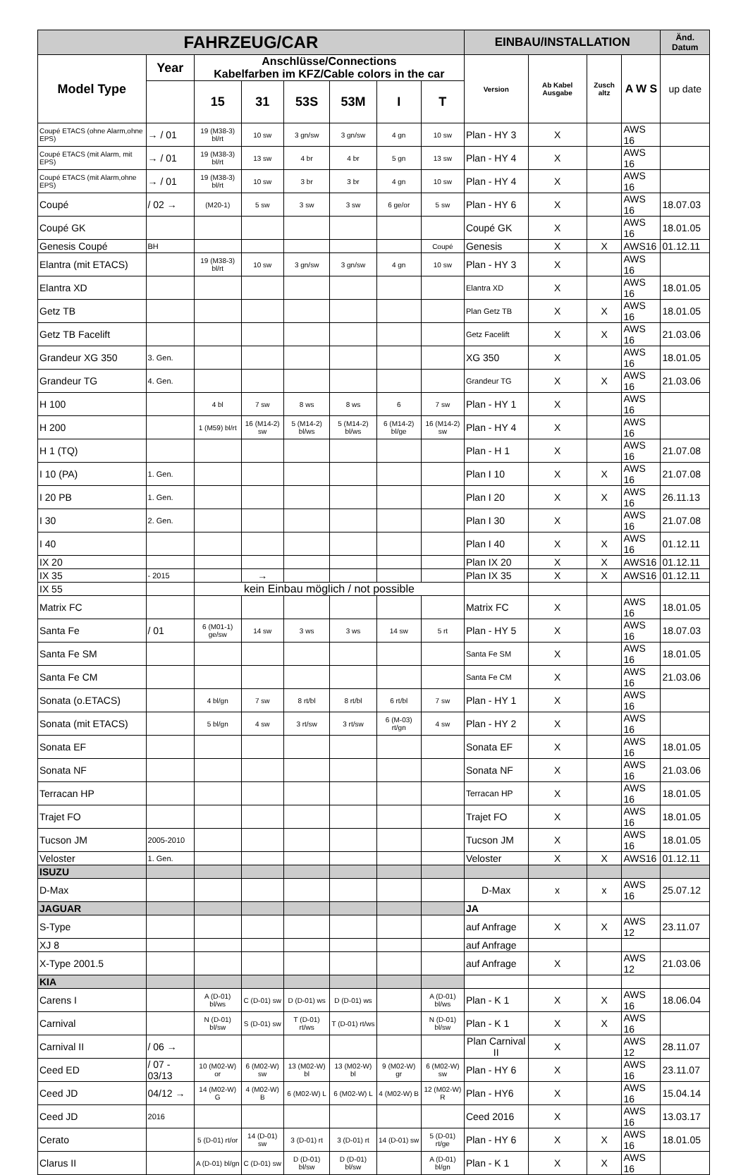| FAHRZEUG/CAR | | | | | | | | EINBAU/INSTALLATION | | | | Änd. Datum |
| --- | --- | --- | --- | --- | --- | --- | --- | --- | --- | --- | --- | --- |
| Model Type | Year | Anschlüsse/Connections Kabelfarben im KFZ/Cable colors in the car | | | | | | Version | Ab Kabel Ausgabe | Zusch altz | A W S | up date |
| | | 15 | 31 | 53S | 53M | I | T | | | | | |
| Coupé ETACS (ohne Alarm,ohne EPS) | → / 01 | 19 (M38-3) bl/rt | 10 sw | 3 gn/sw | 3 gn/sw | 4 gn | 10 sw | Plan - HY 3 | X | | AWS 16 | |
| Coupé ETACS (mit Alarm, mit EPS) | → / 01 | 19 (M38-3) bl/rt | 13 sw | 4 br | 4 br | 5 gn | 13 sw | Plan - HY 4 | X | | AWS 16 | |
| Coupé ETACS (mit Alarm,ohne EPS) | → / 01 | 19 (M38-3) bl/rt | 10 sw | 3 br | 3 br | 4 gn | 10 sw | Plan - HY 4 | X | | AWS 16 | |
| Coupé | / 02 → | (M20-1) | 5 sw | 3 sw | 3 sw | 6 ge/or | 5 sw | Plan - HY 6 | X | | AWS 16 | 18.07.03 |
| Coupé GK | | | | | | | | Coupé GK | X | | AWS 16 | 18.01.05 |
| Genesis Coupé | BH | | | | | | Coupé | Genesis | X | X | AWS16 | 01.12.11 |
| Elantra (mit ETACS) | | 19 (M38-3) bl/rt | 10 sw | 3 gn/sw | 3 gn/sw | 4 gn | 10 sw | Plan - HY 3 | X | | AWS 16 | |
| Elantra XD | | | | | | | | Elantra XD | X | | AWS 16 | 18.01.05 |
| Getz TB | | | | | | | | Plan Getz TB | X | X | AWS 16 | 18.01.05 |
| Getz TB Facelift | | | | | | | | Getz Facelift | X | X | AWS 16 | 21.03.06 |
| Grandeur XG 350 | 3. Gen. | | | | | | | XG 350 | X | | AWS 16 | 18.01.05 |
| Grandeur TG | 4. Gen. | | | | | | | Grandeur TG | X | X | AWS 16 | 21.03.06 |
| H 100 | | 4 bl | 7 sw | 8 ws | 8 ws | 6 | 7 sw | Plan - HY 1 | X | | AWS 16 | |
| H 200 | | 1 (M59) bl/rt | 16 (M14-2) sw | 5 (M14-2) bl/ws | 5 (M14-2) bl/ws | 6 (M14-2) bl/ge | 16 (M14-2) sw | Plan - HY 4 | X | | AWS 16 | |
| H 1 (TQ) | | | | | | | | Plan - H 1 | X | | AWS 16 | 21.07.08 |
| I 10 (PA) | 1. Gen. | | | | | | | Plan I 10 | X | X | AWS 16 | 21.07.08 |
| I 20 PB | 1. Gen. | | | | | | | Plan I 20 | X | X | AWS 16 | 26.11.13 |
| I 30 | 2. Gen. | | | | | | | Plan I 30 | X | | AWS 16 | 21.07.08 |
| I 40 | | | | | | | | Plan I 40 | X | X | AWS 16 | 01.12.11 |
| IX 20 | | | | | | | | Plan IX 20 | X | X | AWS16 | 01.12.11 |
| IX 35 | - 2015 | | → | | | | | Plan IX 35 | X | X | AWS16 | 01.12.11 |
| IX 55 | | kein Einbau möglich / not possible | | | | | | | | | | |
| Matrix FC | | | | | | | | Matrix FC | X | | AWS 16 | 18.01.05 |
| Santa Fe | / 01 | 6 (M01-1) ge/sw | 14 sw | 3 ws | 3 ws | 14 sw | 5 rt | Plan - HY 5 | X | | AWS 16 | 18.07.03 |
| Santa Fe SM | | | | | | | | Santa Fe SM | X | | AWS 16 | 18.01.05 |
| Santa Fe CM | | | | | | | | Santa Fe CM | X | | AWS 16 | 21.03.06 |
| Sonata (o.ETACS) | | 4 bl/gn | 7 sw | 8 rt/bl | 8 rt/bl | 6 rt/bl | 7 sw | Plan - HY 1 | X | | AWS 16 | |
| Sonata (mit ETACS) | | 5 bl/gn | 4 sw | 3 rt/sw | 3 rt/sw | 6 (M-03) rt/gn | 4 sw | Plan - HY 2 | X | | AWS 16 | |
| Sonata EF | | | | | | | | Sonata EF | X | | AWS 16 | 18.01.05 |
| Sonata NF | | | | | | | | Sonata NF | X | | AWS 16 | 21.03.06 |
| Terracan HP | | | | | | | | Terracan HP | X | | AWS 16 | 18.01.05 |
| Trajet FO | | | | | | | | Trajet FO | X | | AWS 16 | 18.01.05 |
| Tucson JM | 2005-2010 | | | | | | | Tucson JM | X | | AWS 16 | 18.01.05 |
| Veloster | 1. Gen. | | | | | | | Veloster | X | X | AWS16 | 01.12.11 |
| ISUZU | | | | | | | | | | | | |
| D-Max | | | | | | | | D-Max | x | x | AWS 16 | 25.07.12 |
| JAGUAR | | | | | | | | JA | | | | |
| S-Type | | | | | | | | auf Anfrage | X | X | AWS 12 | 23.11.07 |
| XJ 8 | | | | | | | | auf Anfrage | | | | |
| X-Type 2001.5 | | | | | | | | auf Anfrage | X | | AWS 12 | 21.03.06 |
| KIA | | | | | | | | | | | | |
| Carens I | | A (D-01) bl/ws | C (D-01) sw | D (D-01) ws | D (D-01) ws | | A (D-01) bl/ws | Plan - K 1 | X | X | AWS 16 | 18.06.04 |
| Carnival | | N (D-01) bl/sw | S (D-01) sw | T (D-01) rt/ws | T (D-01) rt/ws | | N (D-01) bl/sw | Plan - K 1 | X | X | AWS 16 | |
| Carnival II | / 06 → | | | | | | | Plan Carnival II | X | | AWS 12 | 28.11.07 |
| Ceed ED | / 07 - 03/13 | 10 (M02-W) or | 6 (M02-W) sw | 13 (M02-W) bl | 13 (M02-W) bl | 9 (M02-W) gr | 6 (M02-W) sw | Plan - HY 6 | X | | AWS 16 | 23.11.07 |
| Ceed JD | 04/12 → | 14 (M02-W) G | 4 (M02-W) B | 6 (M02-W) L | 6 (M02-W) L | 4 (M02-W) B | 12 (M02-W) R | Plan - HY6 | X | | AWS 16 | 15.04.14 |
| Ceed JD | 2016 | | | | | | | Ceed 2016 | X | | AWS 16 | 13.03.17 |
| Cerato | | 5 (D-01) rt/or | 14 (D-01) sw | 3 (D-01) rt | 3 (D-01) rt | 14 (D-01) sw | 5 (D-01) rt/ge | Plan - HY 6 | X | X | AWS 16 | 18.01.05 |
| Clarus II | | A (D-01) bl/gn | C (D-01) sw | D (D-01) bl/sw | D (D-01) bl/sw | | A (D-01) bl/gn | Plan - K 1 | X | X | AWS 16 | |